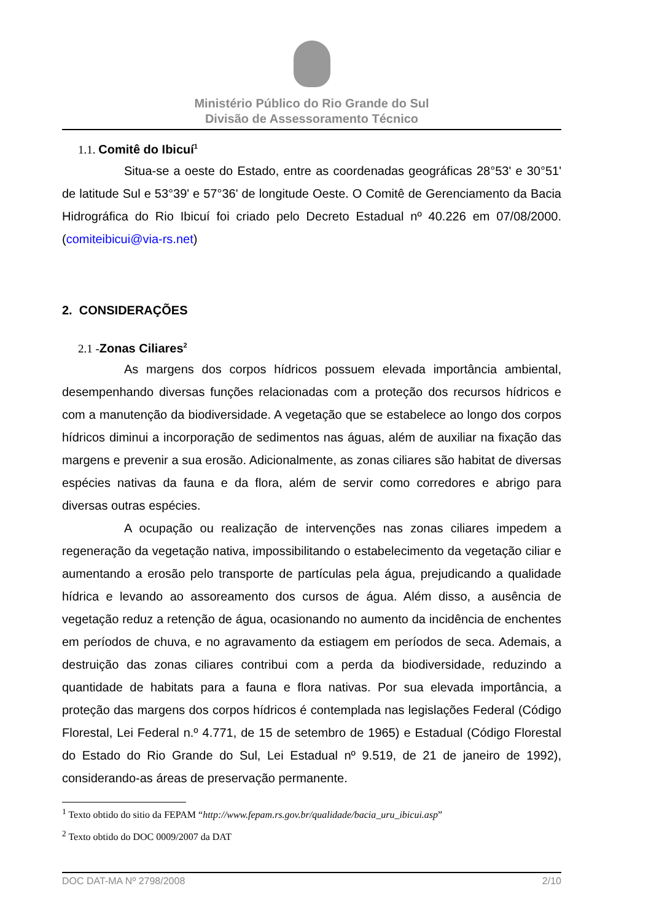Ministério Público do Rio Grande do Sul
Divisão de Assessoramento Técnico
1.1. Comitê do Ibicuí<sup>1</sup>
Situa-se a oeste do Estado, entre as coordenadas geográficas 28°53' e 30°51' de latitude Sul e 53°39' e 57°36' de longitude Oeste. O Comitê de Gerenciamento da Bacia Hidrográfica do Rio Ibicuí foi criado pelo Decreto Estadual nº 40.226 em 07/08/2000. (comiteibicui@via-rs.net)
2. CONSIDERAÇÕES
2.1 -Zonas Ciliares<sup>2</sup>
As margens dos corpos hídricos possuem elevada importância ambiental, desempenhando diversas funções relacionadas com a proteção dos recursos hídricos e com a manutenção da biodiversidade. A vegetação que se estabelece ao longo dos corpos hídricos diminui a incorporação de sedimentos nas águas, além de auxiliar na fixação das margens e prevenir a sua erosão. Adicionalmente, as zonas ciliares são habitat de diversas espécies nativas da fauna e da flora, além de servir como corredores e abrigo para diversas outras espécies.
A ocupação ou realização de intervenções nas zonas ciliares impedem a regeneração da vegetação nativa, impossibilitando o estabelecimento da vegetação ciliar e aumentando a erosão pelo transporte de partículas pela água, prejudicando a qualidade hídrica e levando ao assoreamento dos cursos de água. Além disso, a ausência de vegetação reduz a retenção de água, ocasionando no aumento da incidência de enchentes em períodos de chuva, e no agravamento da estiagem em períodos de seca. Ademais, a destruição das zonas ciliares contribui com a perda da biodiversidade, reduzindo a quantidade de habitats para a fauna e flora nativas. Por sua elevada importância, a proteção das margens dos corpos hídricos é contemplada nas legislações Federal (Código Florestal, Lei Federal n.º 4.771, de 15 de setembro de 1965) e Estadual (Código Florestal do Estado do Rio Grande do Sul, Lei Estadual nº 9.519, de 21 de janeiro de 1992), considerando-as áreas de preservação permanente.
<sup>1</sup> Texto obtido do sitio da FEPAM “http://www.fepam.rs.gov.br/qualidade/bacia_uru_ibicui.asp”
<sup>2</sup> Texto obtido do DOC 0009/2007 da DAT
DOC DAT-MA Nº 2798/2008 2/10